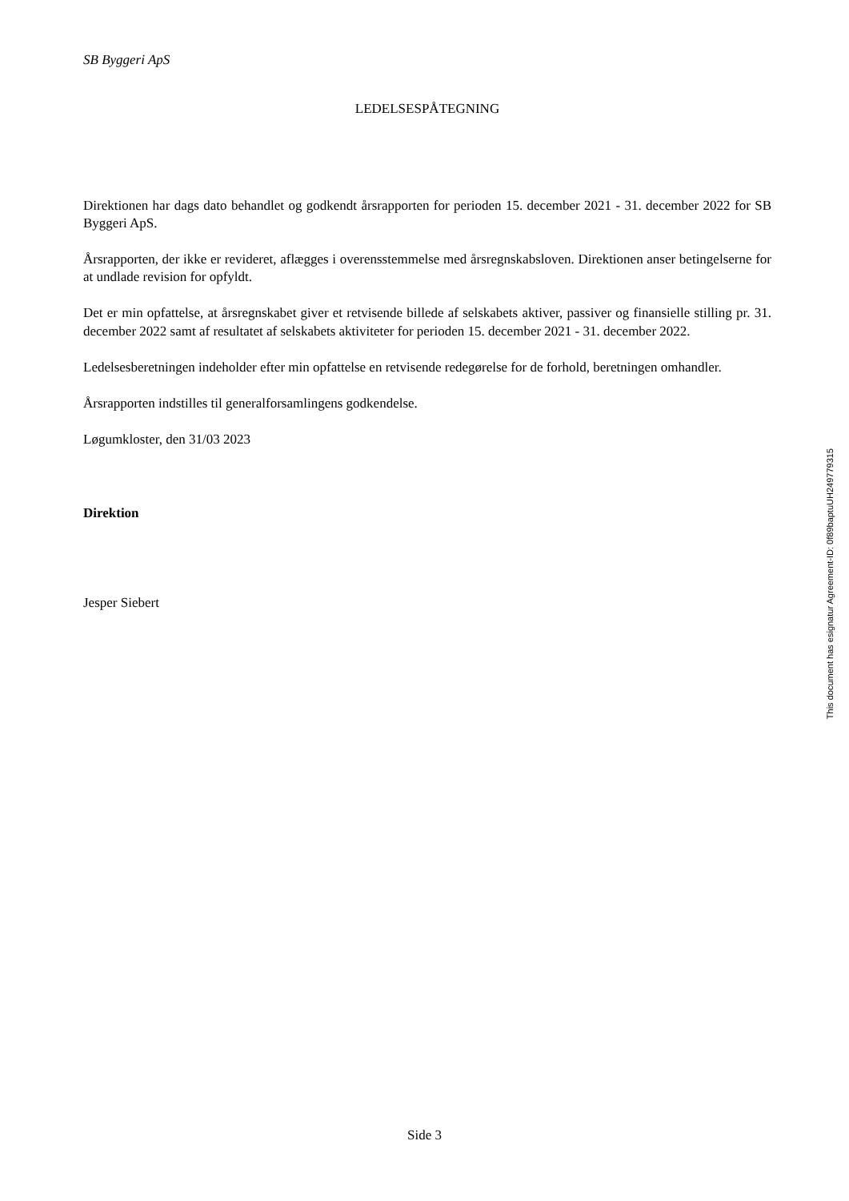SB Byggeri ApS
LEDELSESPÅTEGNING
Direktionen har dags dato behandlet og godkendt årsrapporten for perioden 15. december 2021 - 31. december 2022 for SB Byggeri ApS.
Årsrapporten, der ikke er revideret, aflægges i overensstemmelse med årsregnskabsloven. Direktionen anser betingelserne for at undlade revision for opfyldt.
Det er min opfattelse, at årsregnskabet giver et retvisende billede af selskabets aktiver, passiver og finansielle stilling pr. 31. december 2022 samt af resultatet af selskabets aktiviteter for perioden 15. december 2021 - 31. december 2022.
Ledelsesberetningen indeholder efter min opfattelse en retvisende redegørelse for de forhold, beretningen omhandler.
Årsrapporten indstilles til generalforsamlingens godkendelse.
Løgumkloster, den 31/03 2023
Direktion
Jesper Siebert
This document has esignatur Agreement-ID: 0f89baptuUH249779315
Side 3